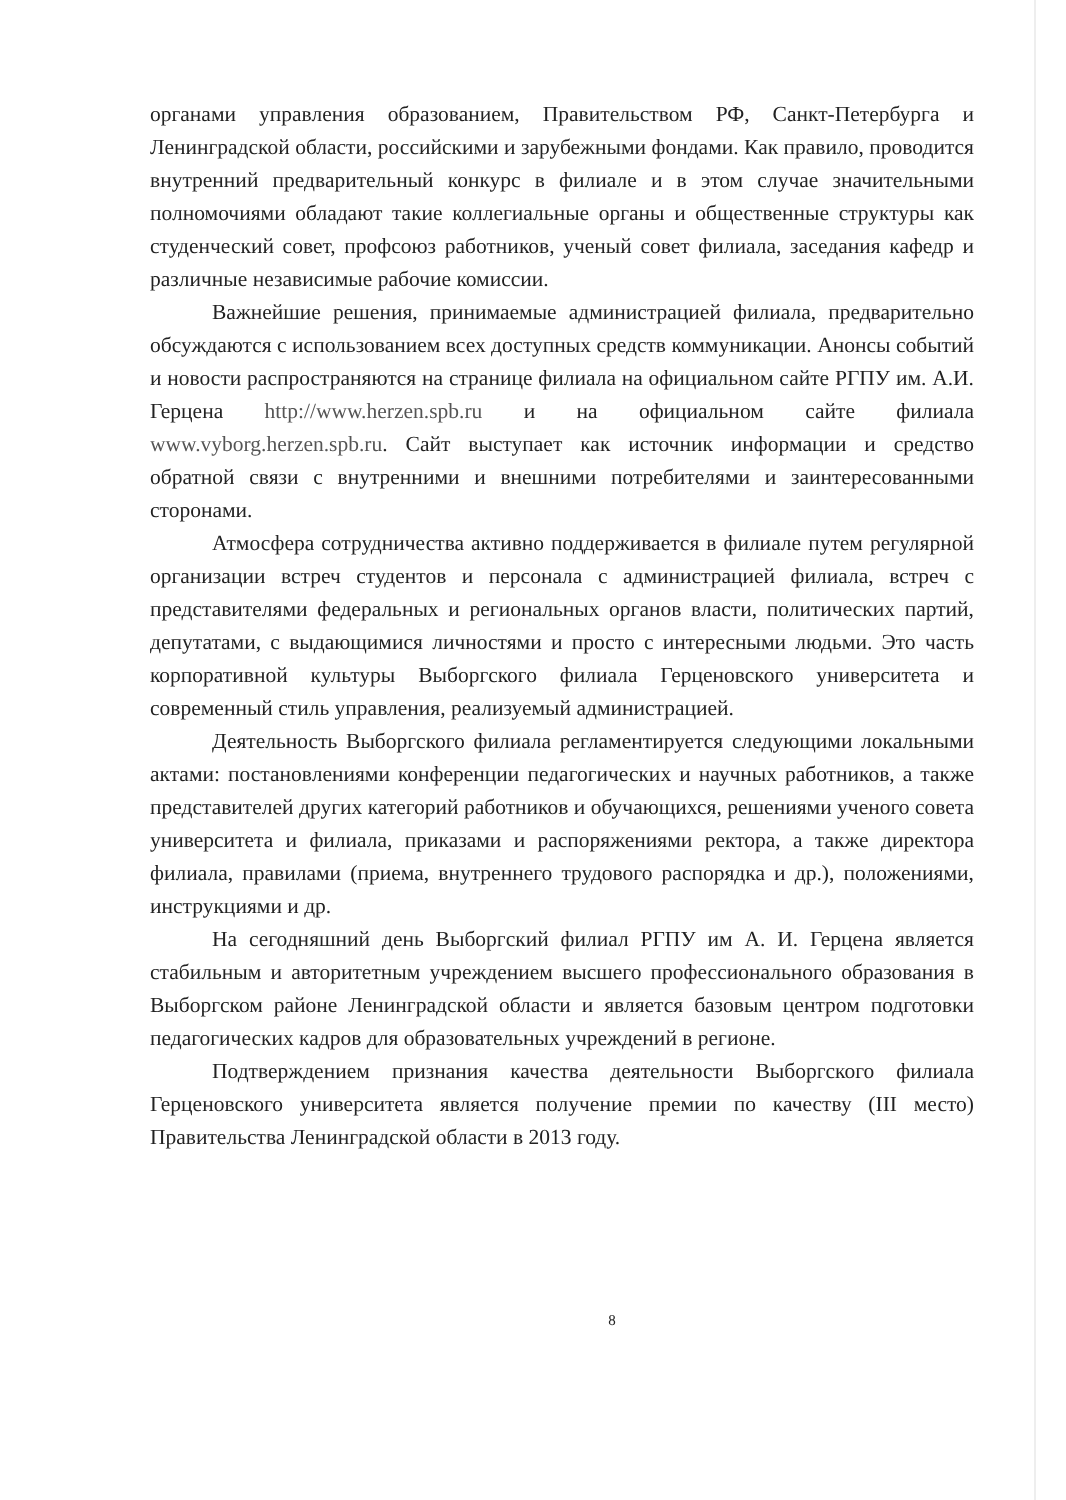органами управления образованием, Правительством РФ, Санкт-Петербурга и Ленинградской области, российскими и зарубежными фондами. Как правило, проводится внутренний предварительный конкурс в филиале и в этом случае значительными полномочиями обладают такие коллегиальные органы и общественные структуры как студенческий совет, профсоюз работников, ученый совет филиала, заседания кафедр и различные независимые рабочие комиссии.
Важнейшие решения, принимаемые администрацией филиала, предварительно обсуждаются с использованием всех доступных средств коммуникации. Анонсы событий и новости распространяются на странице филиала на официальном сайте РГПУ им. А.И. Герцена http://www.herzen.spb.ru и на официальном сайте филиала www.vyborg.herzen.spb.ru. Сайт выступает как источник информации и средство обратной связи с внутренними и внешними потребителями и заинтересованными сторонами.
Атмосфера сотрудничества активно поддерживается в филиале путем регулярной организации встреч студентов и персонала с администрацией филиала, встреч с представителями федеральных и региональных органов власти, политических партий, депутатами, с выдающимися личностями и просто с интересными людьми. Это часть корпоративной культуры Выборгского филиала Герценовского университета и современный стиль управления, реализуемый администрацией.
Деятельность Выборгского филиала регламентируется следующими локальными актами: постановлениями конференции педагогических и научных работников, а также представителей других категорий работников и обучающихся, решениями ученого совета университета и филиала, приказами и распоряжениями ректора, а также директора филиала, правилами (приема, внутреннего трудового распорядка и др.), положениями, инструкциями и др.
На сегодняшний день Выборгский филиал РГПУ им А. И. Герцена является стабильным и авторитетным учреждением высшего профессионального образования в Выборгском районе Ленинградской области и является базовым центром подготовки педагогических кадров для образовательных учреждений в регионе.
Подтверждением признания качества деятельности Выборгского филиала Герценовского университета является получение премии по качеству (III место) Правительства Ленинградской области в 2013 году.
8